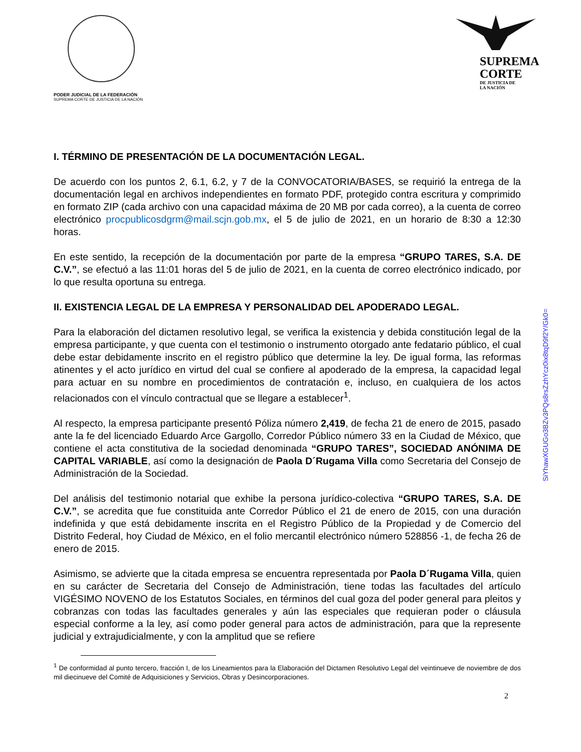PODER JUDICIAL DE LA FEDERACIÓN
SUPREMA CORTE DE JUSTICIA DE LA NACIÓN
SUPREMA
CORTE
DE JUSTICIA DE
LA NACIÓN
I. TÉRMINO DE PRESENTACIÓN DE LA DOCUMENTACIÓN LEGAL.
De acuerdo con los puntos 2, 6.1, 6.2, y 7 de la CONVOCATORIA/BASES, se requirió la entrega de la documentación legal en archivos independientes en formato PDF, protegido contra escritura y comprimido en formato ZIP (cada archivo con una capacidad máxima de 20 MB por cada correo), a la cuenta de correo electrónico procpublicosdgrm@mail.scjn.gob.mx, el 5 de julio de 2021, en un horario de 8:30 a 12:30 horas.
En este sentido, la recepción de la documentación por parte de la empresa “GRUPO TARES, S.A. DE C.V.”, se efectuó a las 11:01 horas del 5 de julio de 2021, en la cuenta de correo electrónico indicado, por lo que resulta oportuna su entrega.
II. EXISTENCIA LEGAL DE LA EMPRESA Y PERSONALIDAD DEL APODERADO LEGAL.
Para la elaboración del dictamen resolutivo legal, se verifica la existencia y debida constitución legal de la empresa participante, y que cuenta con el testimonio o instrumento otorgado ante fedatario público, el cual debe estar debidamente inscrito en el registro público que determine la ley. De igual forma, las reformas atinentes y el acto jurídico en virtud del cual se confiere al apoderado de la empresa, la capacidad legal para actuar en su nombre en procedimientos de contratación e, incluso, en cualquiera de los actos relacionados con el vínculo contractual que se llegare a establecer<sup>1</sup>.
Al respecto, la empresa participante presentó Póliza número 2,419, de fecha 21 de enero de 2015, pasado ante la fe del licenciado Eduardo Arce Gargollo, Corredor Público número 33 en la Ciudad de México, que contiene el acta constitutiva de la sociedad denominada “GRUPO TARES”, SOCIEDAD ANÓNIMA DE CAPITAL VARIABLE, así como la designación de Paola D´Rugama Villa como Secretaria del Consejo de Administración de la Sociedad.
Del análisis del testimonio notarial que exhibe la persona jurídico-colectiva “GRUPO TARES, S.A. DE C.V.”, se acredita que fue constituida ante Corredor Público el 21 de enero de 2015, con una duración indefinida y que está debidamente inscrita en el Registro Público de la Propiedad y de Comercio del Distrito Federal, hoy Ciudad de México, en el folio mercantil electrónico número 528856 -1, de fecha 26 de enero de 2015.
Asimismo, se advierte que la citada empresa se encuentra representada por Paola D´Rugama Villa, quien en su carácter de Secretaria del Consejo de Administración, tiene todas las facultades del artículo VIGÉSIMO NOVENO de los Estatutos Sociales, en términos del cual goza del poder general para pleitos y cobranzas con todas las facultades generales y aún las especiales que requieran poder o cláusula especial conforme a la ley, así como poder general para actos de administración, para que la represente judicial y extrajudicialmente, y con la amplitud que se refiere
<sup>1</sup> De conformidad al punto tercero, fracción I, de los Lineamientos para la Elaboración del Dictamen Resolutivo Legal del veintinueve de noviembre de dos mil diecinueve del Comité de Adquisiciones y Servicios, Obras y Desincorporaciones.
2
SiYhawXGUGo3BZv3PQs8rsZzhYcz0ix8tqD9f2Y/Gk0=